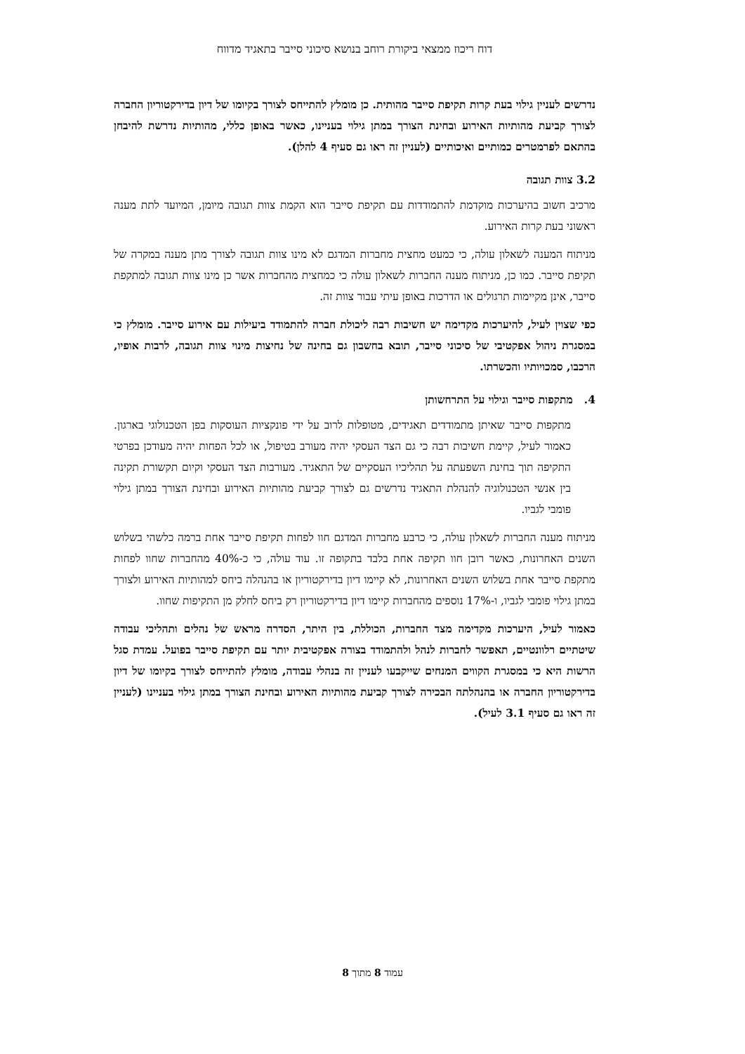דוח ריכוז ממצאי ביקורת רוחב בנושא סיכוני סייבר בתאגיד מדווח
נדרשים לעניין גילוי בעת קרות תקיפת סייבר מהותית. כן מומלץ להתייחס לצורך בקיומו של דיון בדירקטוריון החברה לצורך קביעת מהותיות האירוע ובחינת הצורך במתן גילוי בעניינו, כאשר באופן כללי, מהותיות נדרשת להיבחן בהתאם לפרמטרים כמותיים ואיכותיים (לעניין זה ראו גם סעיף 4 להלן).
3.2 צוות תגובה
מרכיב חשוב בהיערכות מוקדמת להתמודדות עם תקיפת סייבר הוא הקמת צוות תגובה מיומן, המיועד לתת מענה ראשוני בעת קרות האירוע.
מניתוח המענה לשאלון עולה, כי כמעט מחצית מחברות המדגם לא מינו צוות תגובה לצורך מתן מענה במקרה של תקיפת סייבר. כמו כן, מניתוח מענה החברות לשאלון עולה כי כמחצית מהחברות אשר כן מינו צוות תגובה למתקפת סייבר, אינן מקיימות תרגולים או הדרכות באופן עיתי עבור צוות זה.
כפי שצוין לעיל, להיערכות מקדימה יש חשיבות רבה ליכולת חברה להתמודד ביעילות עם אירוע סייבר. מומלץ כי במסגרת ניהול אפקטיבי של סיכוני סייבר, תובא בחשבון גם בחינה של נחיצות מינוי צוות תגובה, לרבות אופיו, הרכבו, סמכויותיו והכשרתו.
4. מתקפות סייבר וגילוי על התרחשותן
מתקפות סייבר שאיתן מתמודדים תאגידים, מטופלות לרוב על ידי פונקציות העוסקות בפן הטכנולוגי בארגון. כאמור לעיל, קיימת חשיבות רבה כי גם הצד העסקי יהיה מעורב בטיפול, או לכל הפחות יהיה מעודכן בפרטי התקיפה תוך בחינת השפעתה על תהליכיו העסקיים של התאגיד. מעורבות הצד העסקי וקיום תקשורת תקינה בין אנשי הטכנולוגיה להנהלת התאגיד נדרשים גם לצורך קביעת מהותיות האירוע ובחינת הצורך במתן גילוי פומבי לגביו.
מניתוח מענה החברות לשאלון עולה, כי כרבע מחברות המדגם חוו לפחות תקיפת סייבר אחת ברמה כלשהי בשלוש השנים האחרונות, כאשר רובן חוו תקיפה אחת בלבד בתקופה זו. עוד עולה, כי כ-40% מהחברות שחוו לפחות מתקפת סייבר אחת בשלוש השנים האחרונות, לא קיימו דיון בדירקטוריון או בהנהלה ביחס למהותיות האירוע ולצורך במתן גילוי פומבי לגביו, ו-17% נוספים מהחברות קיימו דיון בדירקטוריון רק ביחס לחלק מן התקיפות שחוו.
כאמור לעיל, היערכות מקדימה מצד החברות, הכוללת, בין היתר, הסדרה מראש של נהלים ותהליכי עבודה שיטתיים רלוונטיים, תאפשר לחברות לנהל ולהתמודד בצורה אפקטיבית יותר עם תקיפת סייבר בפועל. עמדת סגל הרשות היא כי במסגרת הקווים המנחים שייקבעו לעניין זה בנהלי עבודה, מומלץ להתייחס לצורך בקיומו של דיון בדירקטוריון החברה או בהנהלתה הבכירה לצורך קביעת מהותיות האירוע ובחינת הצורך במתן גילוי בעניינו (לעניין זה ראו גם סעיף 3.1 לעיל).
עמוד 8 מתוך 8